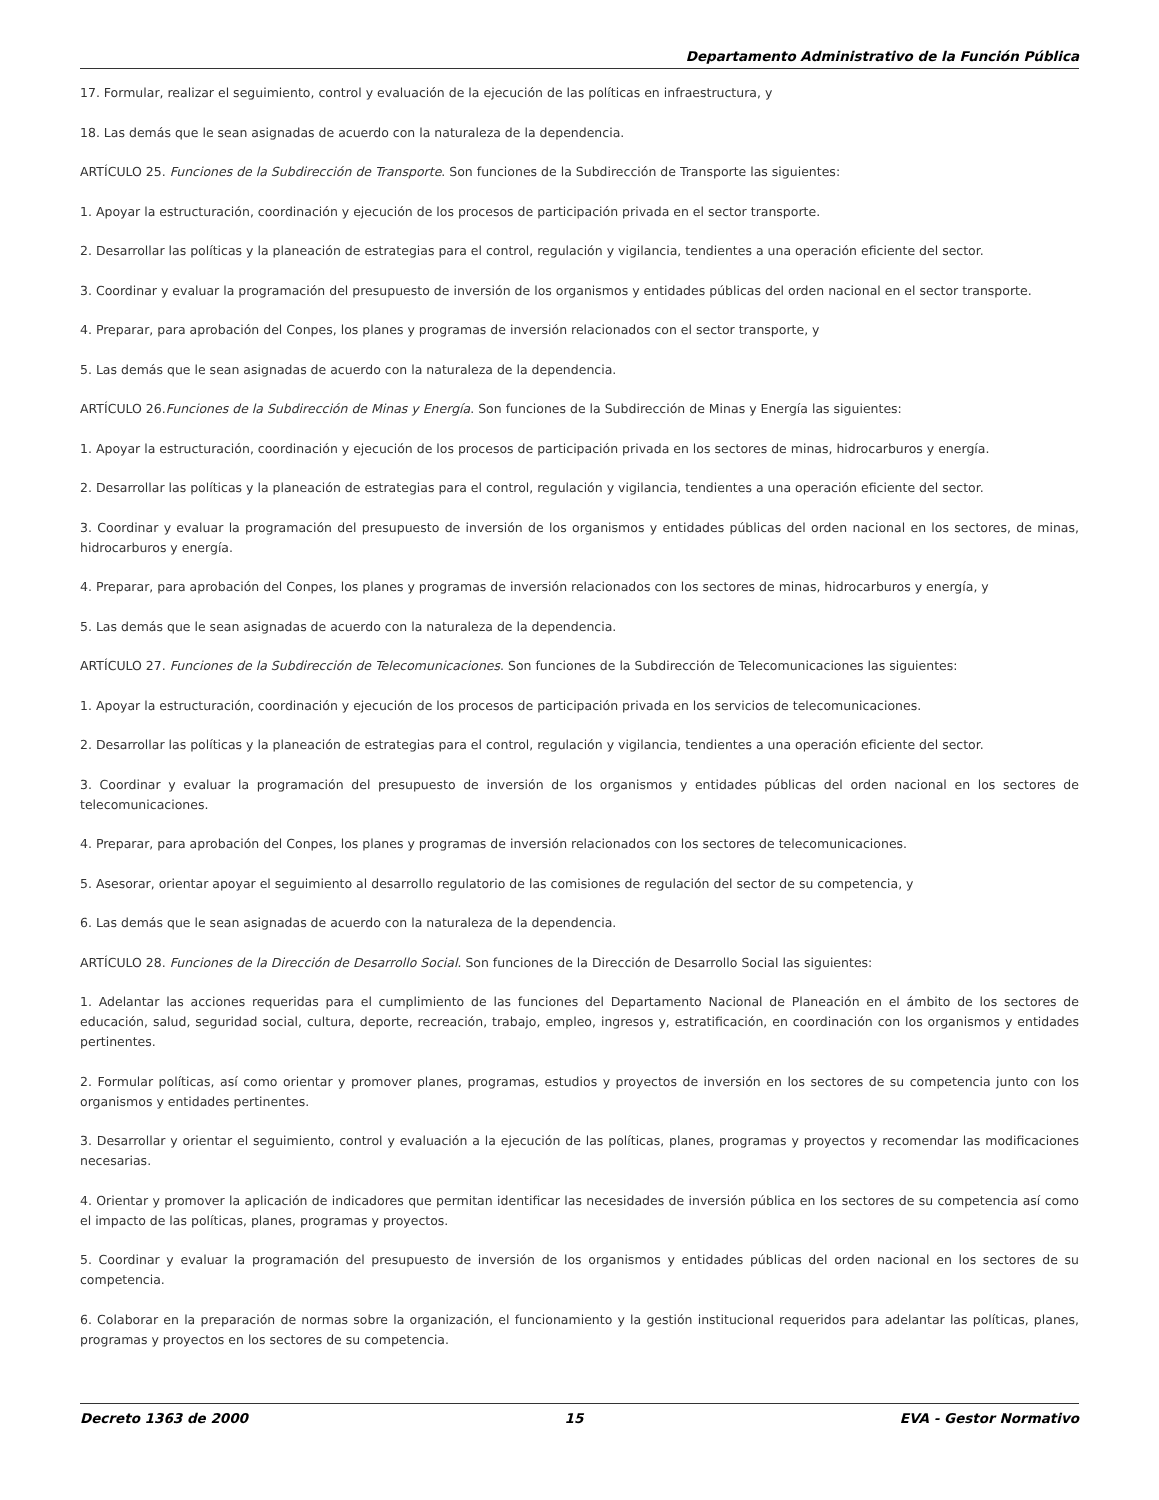Departamento Administrativo de la Función Pública
17. Formular, realizar el seguimiento, control y evaluación de la ejecución de las políticas en infraestructura, y
18. Las demás que le sean asignadas de acuerdo con la naturaleza de la dependencia.
ARTÍCULO 25. Funciones de la Subdirección de Transporte. Son funciones de la Subdirección de Transporte las siguientes:
1. Apoyar la estructuración, coordinación y ejecución de los procesos de participación privada en el sector transporte.
2. Desarrollar las políticas y la planeación de estrategias para el control, regulación y vigilancia, tendientes a una operación eficiente del sector.
3. Coordinar y evaluar la programación del presupuesto de inversión de los organismos y entidades públicas del orden nacional en el sector transporte.
4. Preparar, para aprobación del Conpes, los planes y programas de inversión relacionados con el sector transporte, y
5. Las demás que le sean asignadas de acuerdo con la naturaleza de la dependencia.
ARTÍCULO 26.Funciones de la Subdirección de Minas y Energía. Son funciones de la Subdirección de Minas y Energía las siguientes:
1. Apoyar la estructuración, coordinación y ejecución de los procesos de participación privada en los sectores de minas, hidrocarburos y energía.
2. Desarrollar las políticas y la planeación de estrategias para el control, regulación y vigilancia, tendientes a una operación eficiente del sector.
3. Coordinar y evaluar la programación del presupuesto de inversión de los organismos y entidades públicas del orden nacional en los sectores, de minas, hidrocarburos y energía.
4. Preparar, para aprobación del Conpes, los planes y programas de inversión relacionados con los sectores de minas, hidrocarburos y energía, y
5. Las demás que le sean asignadas de acuerdo con la naturaleza de la dependencia.
ARTÍCULO 27. Funciones de la Subdirección de Telecomunicaciones. Son funciones de la Subdirección de Telecomunicaciones las siguientes:
1. Apoyar la estructuración, coordinación y ejecución de los procesos de participación privada en los servicios de telecomunicaciones.
2. Desarrollar las políticas y la planeación de estrategias para el control, regulación y vigilancia, tendientes a una operación eficiente del sector.
3. Coordinar y evaluar la programación del presupuesto de inversión de los organismos y entidades públicas del orden nacional en los sectores de telecomunicaciones.
4. Preparar, para aprobación del Conpes, los planes y programas de inversión relacionados con los sectores de telecomunicaciones.
5. Asesorar, orientar apoyar el seguimiento al desarrollo regulatorio de las comisiones de regulación del sector de su competencia, y
6. Las demás que le sean asignadas de acuerdo con la naturaleza de la dependencia.
ARTÍCULO 28. Funciones de la Dirección de Desarrollo Social. Son funciones de la Dirección de Desarrollo Social las siguientes:
1. Adelantar las acciones requeridas para el cumplimiento de las funciones del Departamento Nacional de Planeación en el ámbito de los sectores de educación, salud, seguridad social, cultura, deporte, recreación, trabajo, empleo, ingresos y, estratificación, en coordinación con los organismos y entidades pertinentes.
2. Formular políticas, así como orientar y promover planes, programas, estudios y proyectos de inversión en los sectores de su competencia junto con los organismos y entidades pertinentes.
3. Desarrollar y orientar el seguimiento, control y evaluación a la ejecución de las políticas, planes, programas y proyectos y recomendar las modificaciones necesarias.
4. Orientar y promover la aplicación de indicadores que permitan identificar las necesidades de inversión pública en los sectores de su competencia así como el impacto de las políticas, planes, programas y proyectos.
5. Coordinar y evaluar la programación del presupuesto de inversión de los organismos y entidades públicas del orden nacional en los sectores de su competencia.
6. Colaborar en la preparación de normas sobre la organización, el funcionamiento y la gestión institucional requeridos para adelantar las políticas, planes, programas y proyectos en los sectores de su competencia.
Decreto 1363 de 2000 15 EVA - Gestor Normativo